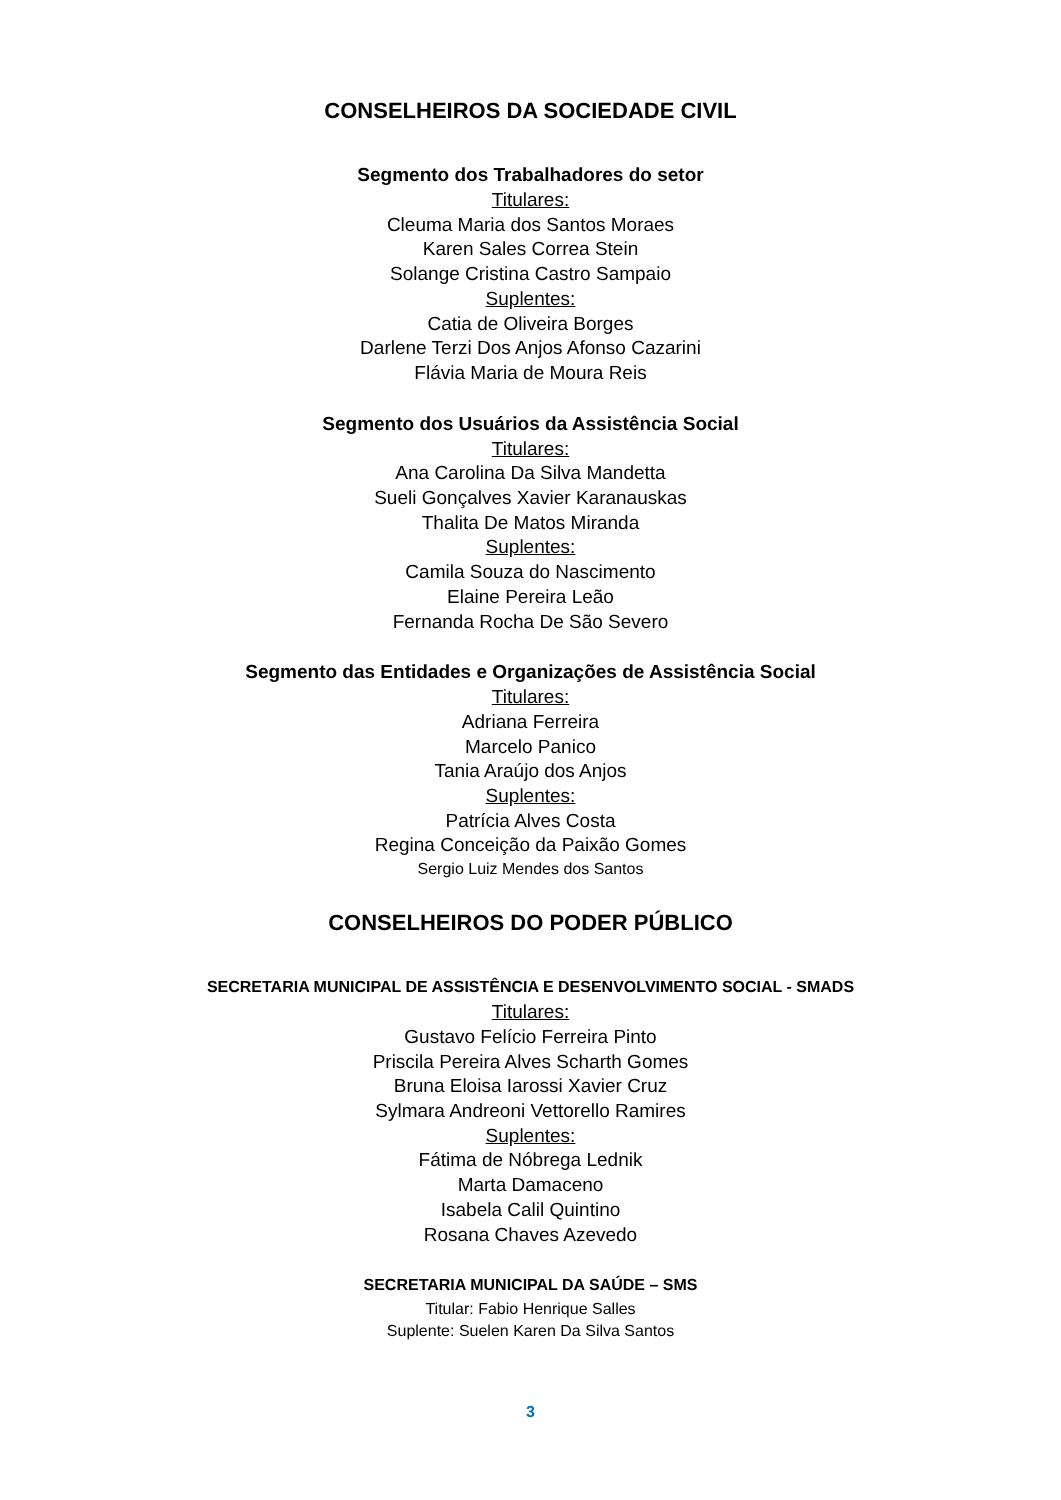CONSELHEIROS DA SOCIEDADE CIVIL
Segmento dos Trabalhadores do setor
Titulares:
Cleuma Maria dos Santos Moraes
Karen Sales Correa Stein
Solange Cristina Castro Sampaio
Suplentes:
Catia de Oliveira Borges
Darlene Terzi Dos Anjos Afonso Cazarini
Flávia Maria de Moura Reis
Segmento dos Usuários da Assistência Social
Titulares:
Ana Carolina Da Silva Mandetta
Sueli Gonçalves Xavier Karanauskas
Thalita De Matos Miranda
Suplentes:
Camila Souza do Nascimento
Elaine Pereira Leão
Fernanda Rocha De São Severo
Segmento das Entidades e Organizações de Assistência Social
Titulares:
Adriana Ferreira
Marcelo Panico
Tania Araújo dos Anjos
Suplentes:
Patrícia Alves Costa
Regina Conceição da Paixão Gomes
Sergio Luiz Mendes dos Santos
CONSELHEIROS DO PODER PÚBLICO
SECRETARIA MUNICIPAL DE ASSISTÊNCIA E DESENVOLVIMENTO SOCIAL - SMADS
Titulares:
Gustavo Felício Ferreira Pinto
Priscila Pereira Alves Scharth Gomes
Bruna Eloisa Iarossi Xavier Cruz
Sylmara Andreoni Vettorello Ramires
Suplentes:
Fátima de Nóbrega Lednik
Marta Damaceno
Isabela Calil Quintino
Rosana Chaves Azevedo
SECRETARIA MUNICIPAL DA SAÚDE – SMS
Titular: Fabio Henrique Salles
Suplente: Suelen Karen Da Silva Santos
3